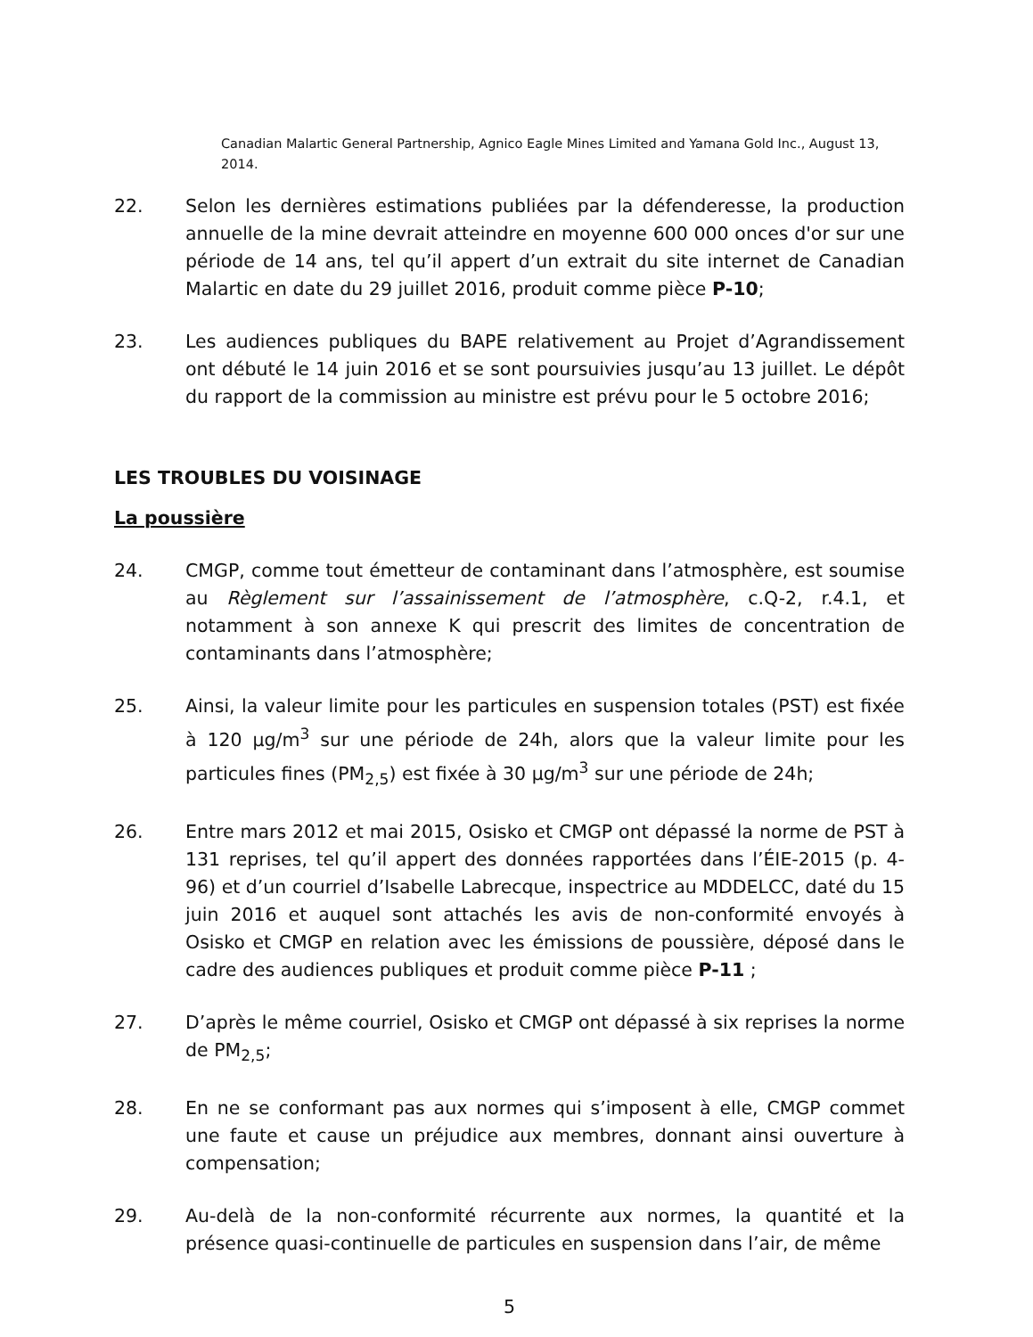Canadian Malartic General Partnership, Agnico Eagle Mines Limited and Yamana Gold Inc., August 13, 2014.
22. Selon les dernières estimations publiées par la défenderesse, la production annuelle de la mine devrait atteindre en moyenne 600 000 onces d'or sur une période de 14 ans, tel qu’il appert d’un extrait du site internet de Canadian Malartic en date du 29 juillet 2016, produit comme pièce P-10;
23. Les audiences publiques du BAPE relativement au Projet d’Agrandissement ont débuté le 14 juin 2016 et se sont poursuivies jusqu’au 13 juillet. Le dépôt du rapport de la commission au ministre est prévu pour le 5 octobre 2016;
LES TROUBLES DU VOISINAGE
La poussière
24. CMGP, comme tout émetteur de contaminant dans l’atmosphère, est soumise au Règlement sur l’assainissement de l’atmosphère, c.Q-2, r.4.1, et notamment à son annexe K qui prescrit des limites de concentration de contaminants dans l’atmosphère;
25. Ainsi, la valeur limite pour les particules en suspension totales (PST) est fixée à 120 µg/m<sup>3</sup> sur une période de 24h, alors que la valeur limite pour les particules fines (PM<sub>2,5</sub>) est fixée à 30 µg/m<sup>3</sup> sur une période de 24h;
26. Entre mars 2012 et mai 2015, Osisko et CMGP ont dépassé la norme de PST à 131 reprises, tel qu’il appert des données rapportées dans l’ÉIE-2015 (p. 4-96) et d’un courriel d’Isabelle Labrecque, inspectrice au MDDELCC, daté du 15 juin 2016 et auquel sont attachés les avis de non-conformité envoyés à Osisko et CMGP en relation avec les émissions de poussière, déposé dans le cadre des audiences publiques et produit comme pièce P-11 ;
27. D’après le même courriel, Osisko et CMGP ont dépassé à six reprises la norme de PM<sub>2,5</sub>;
28. En ne se conformant pas aux normes qui s’imposent à elle, CMGP commet une faute et cause un préjudice aux membres, donnant ainsi ouverture à compensation;
29. Au-delà de la non-conformité récurrente aux normes, la quantité et la présence quasi-continuelle de particules en suspension dans l’air, de même
5